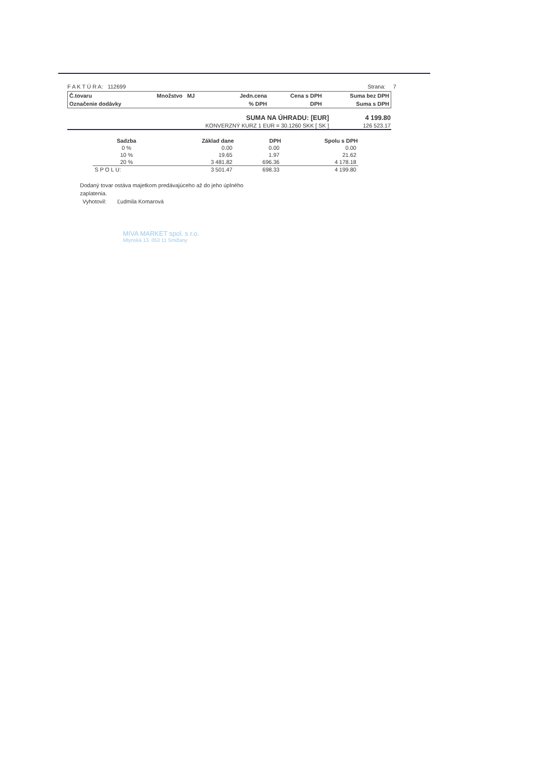F A K T Ú R A: 112699 Strana: 7
| Č.tovaru | Množstvo MJ | Jedn.cena | Cena s DPH | Suma bez DPH |
| Označenie dodávky | | % DPH | DPH | Suma s DPH |
| SUMA NA ÚHRADU: [EUR] | 4 199.80 |
| KONVERZNÝ KURZ 1 EUR = 30.1260 SKK [ SK ] | 126 523.17 |
| Sadzba | Základ dane | DPH | Spolu s DPH |
| --- | --- | --- | --- |
| 0 % | 0.00 | 0.00 | 0.00 |
| 10 % | 19.65 | 1.97 | 21.62 |
| 20 % | 3 481.82 | 696.36 | 4 178.18 |
| S P O L U: | 3 501.47 | 698.33 | 4 199.80 |
Dodaný tovar ostáva majetkom predávajúceho až do jeho úplného
zaplatenia.
Vyhotovil: Ľudmila Komarová
MIVA MARKET spol. s r.o.
Mlynská 13, 053 11 Smižany